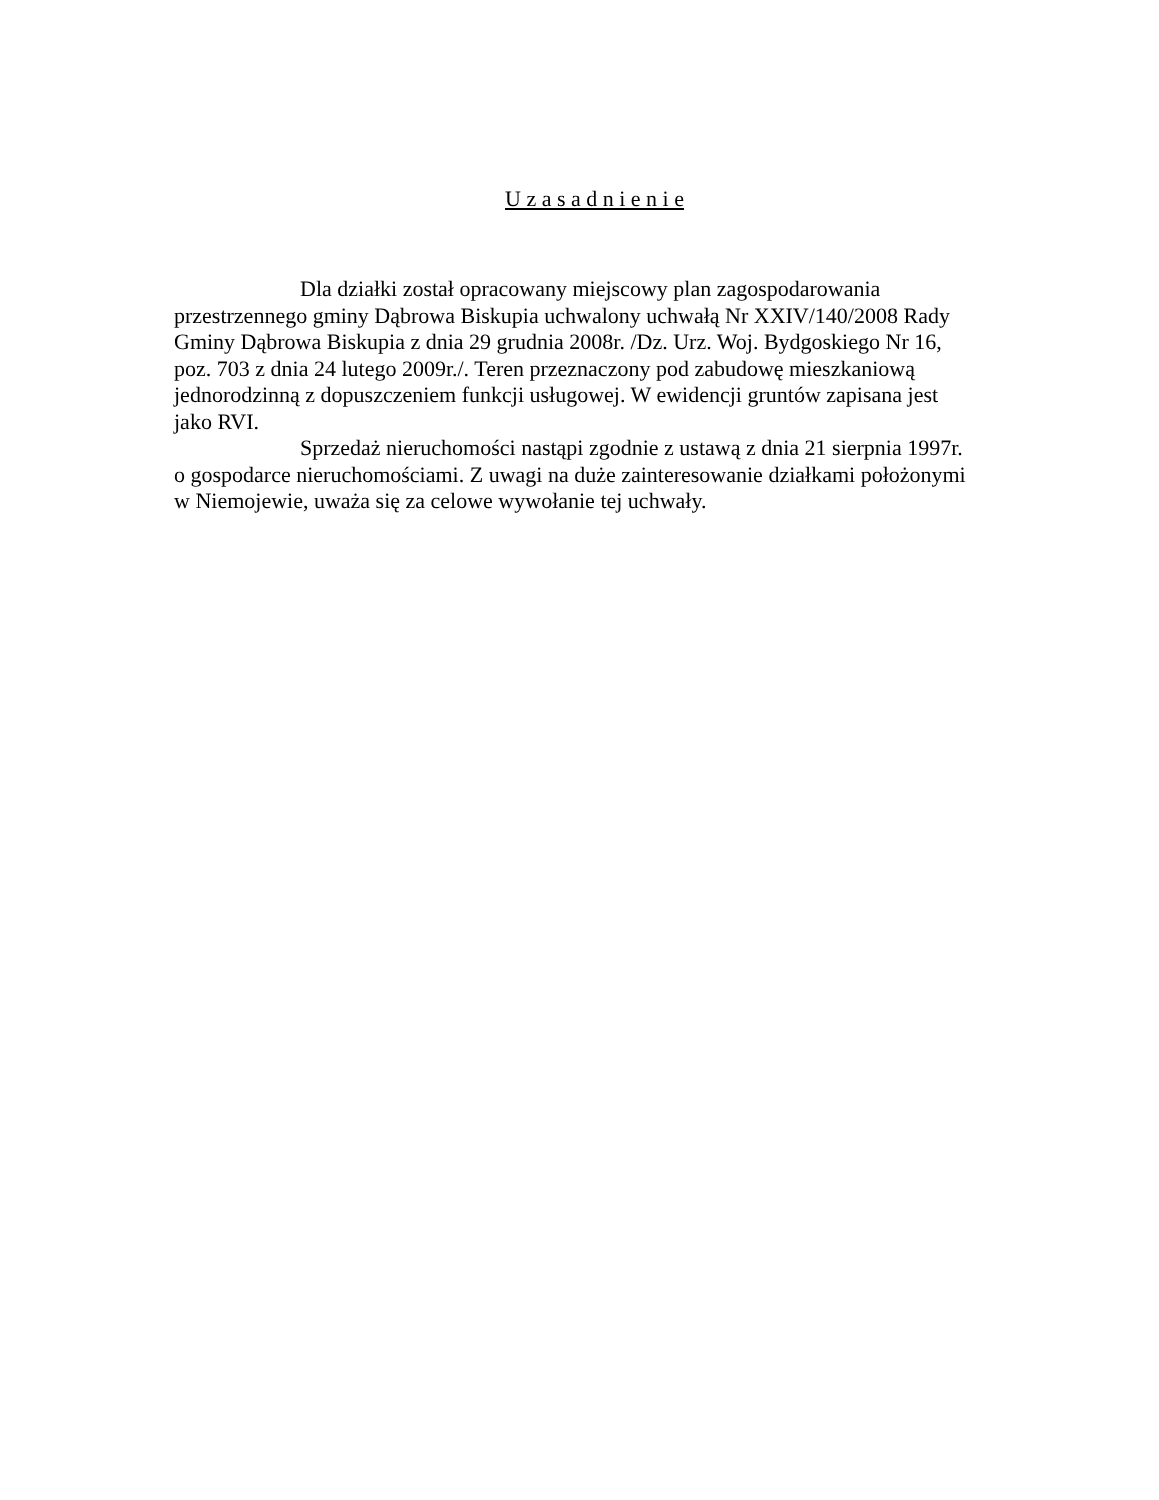U z a s a d n i e n i e
Dla działki został opracowany miejscowy plan zagospodarowania przestrzennego gminy Dąbrowa Biskupia uchwalony uchwałą Nr XXIV/140/2008 Rady Gminy Dąbrowa Biskupia z dnia 29 grudnia 2008r. /Dz. Urz. Woj. Bydgoskiego Nr 16, poz. 703 z dnia 24 lutego 2009r./. Teren przeznaczony pod zabudowę mieszkaniową jednorodzinną z dopuszczeniem funkcji usługowej. W ewidencji gruntów zapisana jest jako RVI.
Sprzedaż nieruchomości nastąpi zgodnie z ustawą z dnia 21 sierpnia 1997r. o gospodarce nieruchomościami. Z uwagi na duże zainteresowanie działkami położonymi w Niemojewie, uważa się za celowe wywołanie tej uchwały.